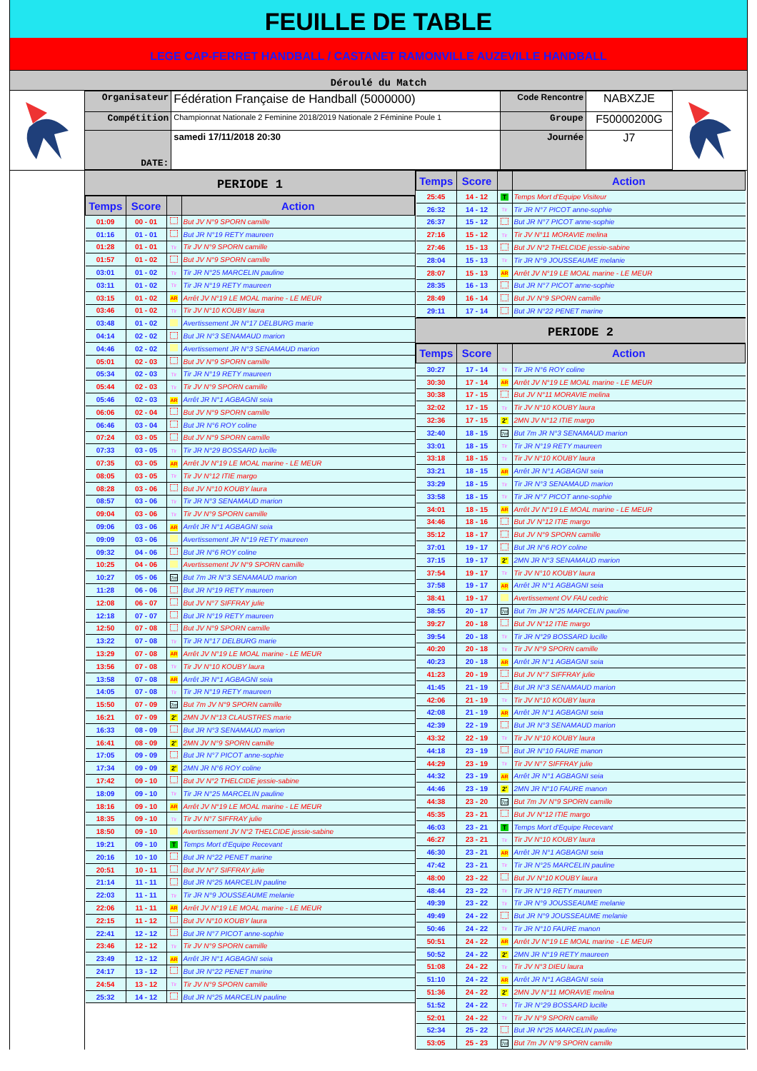FEUILLE DE TABLE
LEGE CAP-FERRET HANDBALL / CASTANET RAMONVILLE AUZEVILLE HANDBALL
Déroulé du Match
| Organisateur | Fédération Française de Handball (5000000) | Code Rencontre | NABXZJE |
| Compétition | Championnat Nationale 2 Feminine 2018/2019 Nationale 2 Féminine Poule 1 | Groupe | F50000200G |
| DATE: | samedi 17/11/2018 20:30 | Journée | J7 |
PERIODE 1
| Temps | Score | | Action |
| --- | --- | --- | --- |
| 01:09 | 00 - 01 | | But JV N°9 SPORN camille |
| 01:16 | 01 - 01 | | But JR N°19 RETY maureen |
| 01:28 | 01 - 01 | Tir | Tir JV N°9 SPORN camille |
| 01:57 | 01 - 02 | | But JV N°9 SPORN camille |
| 03:01 | 01 - 02 | Tir | Tir JR N°25 MARCELIN pauline |
| 03:11 | 01 - 02 | Tir | Tir JR N°19 RETY maureen |
| 03:15 | 01 - 02 | AR | Arrêt JV N°19 LE MOAL marine - LE MEUR |
| 03:46 | 01 - 02 | Tir | Tir JV N°10 KOUBY laura |
| 03:48 | 01 - 02 | | Avertissement JR N°17 DELBURG marie |
| 04:14 | 02 - 02 | | But JR N°3 SENAMAUD marion |
| 04:46 | 02 - 02 | | Avertissement JR N°3 SENAMAUD marion |
| 05:01 | 02 - 03 | | But JV N°9 SPORN camille |
| 05:34 | 02 - 03 | Tir | Tir JR N°19 RETY maureen |
| 05:44 | 02 - 03 | Tir | Tir JV N°9 SPORN camille |
| 05:46 | 02 - 03 | AR | Arrêt JR N°1 AGBAGNI seia |
| 06:06 | 02 - 04 | | But JV N°9 SPORN camille |
| 06:46 | 03 - 04 | | But JR N°6 ROY coline |
| 07:24 | 03 - 05 | | But JV N°9 SPORN camille |
| 07:33 | 03 - 05 | Tir | Tir JR N°29 BOSSARD lucille |
| 07:35 | 03 - 05 | AR | Arrêt JV N°19 LE MOAL marine - LE MEUR |
| 08:05 | 03 - 05 | Tir | Tir JV N°12 ITIE margo |
| 08:28 | 03 - 06 | | But JV N°10 KOUBY laura |
| 08:57 | 03 - 06 | Tir | Tir JR N°3 SENAMAUD marion |
| 09:04 | 03 - 06 | Tir | Tir JV N°9 SPORN camille |
| 09:06 | 03 - 06 | AR | Arrêt JR N°1 AGBAGNI seia |
| 09:09 | 03 - 06 | | Avertissement JR N°19 RETY maureen |
| 09:32 | 04 - 06 | | But JR N°6 ROY coline |
| 10:25 | 04 - 06 | | Avertissement JV N°9 SPORN camille |
| 10:27 | 05 - 06 | 7m | But 7m JR N°3 SENAMAUD marion |
| 11:28 | 06 - 06 | | But JR N°19 RETY maureen |
| 12:08 | 06 - 07 | | But JV N°7 SIFFRAY julie |
| 12:18 | 07 - 07 | | But JR N°19 RETY maureen |
| 12:50 | 07 - 08 | | But JV N°9 SPORN camille |
| 13:22 | 07 - 08 | Tir | Tir JR N°17 DELBURG marie |
| 13:29 | 07 - 08 | AR | Arrêt JV N°19 LE MOAL marine - LE MEUR |
| 13:56 | 07 - 08 | Tir | Tir JV N°10 KOUBY laura |
| 13:58 | 07 - 08 | AR | Arrêt JR N°1 AGBAGNI seia |
| 14:05 | 07 - 08 | Tir | Tir JR N°19 RETY maureen |
| 15:50 | 07 - 09 | 7m | But 7m JV N°9 SPORN camille |
| 16:21 | 07 - 09 | 2' | 2MN JV N°13 CLAUSTRES marie |
| 16:33 | 08 - 09 | | But JR N°3 SENAMAUD marion |
| 16:41 | 08 - 09 | 2' | 2MN JV N°9 SPORN camille |
| 17:05 | 09 - 09 | | But JR N°7 PICOT anne-sophie |
| 17:34 | 09 - 09 | 2' | 2MN JR N°6 ROY coline |
| 17:42 | 09 - 10 | | But JV N°2 THELCIDE jessie-sabine |
| 18:09 | 09 - 10 | Tir | Tir JR N°25 MARCELIN pauline |
| 18:16 | 09 - 10 | AR | Arrêt JV N°19 LE MOAL marine - LE MEUR |
| 18:35 | 09 - 10 | Tir | Tir JV N°7 SIFFRAY julie |
| 18:50 | 09 - 10 | | Avertissement JV N°2 THELCIDE jessie-sabine |
| 19:21 | 09 - 10 | T | Temps Mort d'Equipe Recevant |
| 20:16 | 10 - 10 | | But JR N°22 PENET marine |
| 20:51 | 10 - 11 | | But JV N°7 SIFFRAY julie |
| 21:14 | 11 - 11 | | But JR N°25 MARCELIN pauline |
| 22:03 | 11 - 11 | Tir | Tir JR N°9 JOUSSEAUME melanie |
| 22:06 | 11 - 11 | AR | Arrêt JV N°19 LE MOAL marine - LE MEUR |
| 22:15 | 11 - 12 | | But JV N°10 KOUBY laura |
| 22:41 | 12 - 12 | | But JR N°7 PICOT anne-sophie |
| 23:46 | 12 - 12 | Tir | Tir JV N°9 SPORN camille |
| 23:49 | 12 - 12 | AR | Arrêt JR N°1 AGBAGNI seia |
| 24:17 | 13 - 12 | | But JR N°22 PENET marine |
| 24:54 | 13 - 12 | Tir | Tir JV N°9 SPORN camille |
| 25:32 | 14 - 12 | | But JR N°25 MARCELIN pauline |
| Temps | Score | | Action |
| --- | --- | --- | --- |
| 25:45 | 14 - 12 | T | Temps Mort d'Equipe Visiteur |
| 26:32 | 14 - 12 | Tir | Tir JR N°7 PICOT anne-sophie |
| 26:37 | 15 - 12 | | But JR N°7 PICOT anne-sophie |
| 27:16 | 15 - 12 | Tir | Tir JV N°11 MORAVIE melina |
| 27:46 | 15 - 13 | | But JV N°2 THELCIDE jessie-sabine |
| 28:04 | 15 - 13 | Tir | Tir JR N°9 JOUSSEAUME melanie |
| 28:07 | 15 - 13 | AR | Arrêt JV N°19 LE MOAL marine - LE MEUR |
| 28:35 | 16 - 13 | | But JR N°7 PICOT anne-sophie |
| 28:49 | 16 - 14 | | But JV N°9 SPORN camille |
| 29:11 | 17 - 14 | | But JR N°22 PENET marine |
PERIODE 2
| Temps | Score | | Action |
| --- | --- | --- | --- |
| 30:27 | 17 - 14 | Tir | Tir JR N°6 ROY coline |
| 30:30 | 17 - 14 | AR | Arrêt JV N°19 LE MOAL marine - LE MEUR |
| 30:38 | 17 - 15 | | But JV N°11 MORAVIE melina |
| 32:02 | 17 - 15 | Tir | Tir JV N°10 KOUBY laura |
| 32:36 | 17 - 15 | 2' | 2MN JV N°12 ITIE margo |
| 32:40 | 18 - 15 | 7m | But 7m JR N°3 SENAMAUD marion |
| 33:01 | 18 - 15 | Tir | Tir JR N°19 RETY maureen |
| 33:18 | 18 - 15 | Tir | Tir JV N°10 KOUBY laura |
| 33:21 | 18 - 15 | AR | Arrêt JR N°1 AGBAGNI seia |
| 33:29 | 18 - 15 | Tir | Tir JR N°3 SENAMAUD marion |
| 33:58 | 18 - 15 | Tir | Tir JR N°7 PICOT anne-sophie |
| 34:01 | 18 - 15 | AR | Arrêt JV N°19 LE MOAL marine - LE MEUR |
| 34:46 | 18 - 16 | | But JV N°12 ITIE margo |
| 35:12 | 18 - 17 | | But JV N°9 SPORN camille |
| 37:01 | 19 - 17 | | But JR N°6 ROY coline |
| 37:15 | 19 - 17 | 2' | 2MN JR N°3 SENAMAUD marion |
| 37:54 | 19 - 17 | Tir | Tir JV N°10 KOUBY laura |
| 37:58 | 19 - 17 | AR | Arrêt JR N°1 AGBAGNI seia |
| 38:41 | 19 - 17 | | Avertissement OV FAU cedric |
| 38:55 | 20 - 17 | 7m | But 7m JR N°25 MARCELIN pauline |
| 39:27 | 20 - 18 | | But JV N°12 ITIE margo |
| 39:54 | 20 - 18 | Tir | Tir JR N°29 BOSSARD lucille |
| 40:20 | 20 - 18 | Tir | Tir JV N°9 SPORN camille |
| 40:23 | 20 - 18 | AR | Arrêt JR N°1 AGBAGNI seia |
| 41:23 | 20 - 19 | | But JV N°7 SIFFRAY julie |
| 41:45 | 21 - 19 | | But JR N°3 SENAMAUD marion |
| 42:06 | 21 - 19 | Tir | Tir JV N°10 KOUBY laura |
| 42:08 | 21 - 19 | AR | Arrêt JR N°1 AGBAGNI seia |
| 42:39 | 22 - 19 | | But JR N°3 SENAMAUD marion |
| 43:32 | 22 - 19 | Tir | Tir JV N°10 KOUBY laura |
| 44:18 | 23 - 19 | | But JR N°10 FAURE manon |
| 44:29 | 23 - 19 | Tir | Tir JV N°7 SIFFRAY julie |
| 44:32 | 23 - 19 | AR | Arrêt JR N°1 AGBAGNI seia |
| 44:46 | 23 - 19 | 2' | 2MN JR N°10 FAURE manon |
| 44:38 | 23 - 20 | 7m | But 7m JV N°9 SPORN camille |
| 45:35 | 23 - 21 | | But JV N°12 ITIE margo |
| 46:03 | 23 - 21 | T | Temps Mort d'Equipe Recevant |
| 46:27 | 23 - 21 | Tir | Tir JV N°10 KOUBY laura |
| 46:30 | 23 - 21 | AR | Arrêt JR N°1 AGBAGNI seia |
| 47:42 | 23 - 21 | Tir | Tir JR N°25 MARCELIN pauline |
| 48:00 | 23 - 22 | | But JV N°10 KOUBY laura |
| 48:44 | 23 - 22 | Tir | Tir JR N°19 RETY maureen |
| 49:39 | 23 - 22 | Tir | Tir JR N°9 JOUSSEAUME melanie |
| 49:49 | 24 - 22 | | But JR N°9 JOUSSEAUME melanie |
| 50:46 | 24 - 22 | Tir | Tir JR N°10 FAURE manon |
| 50:51 | 24 - 22 | AR | Arrêt JV N°19 LE MOAL marine - LE MEUR |
| 50:52 | 24 - 22 | 2' | 2MN JR N°19 RETY maureen |
| 51:08 | 24 - 22 | Tir | Tir JV N°3 DIEU laura |
| 51:10 | 24 - 22 | AR | Arrêt JR N°1 AGBAGNI seia |
| 51:36 | 24 - 22 | 2' | 2MN JV N°11 MORAVIE melina |
| 51:52 | 24 - 22 | Tir | Tir JR N°29 BOSSARD lucille |
| 52:01 | 24 - 22 | Tir | Tir JV N°9 SPORN camille |
| 52:34 | 25 - 22 | | But JR N°25 MARCELIN pauline |
| 53:05 | 25 - 23 | 7m | But 7m JV N°9 SPORN camille |